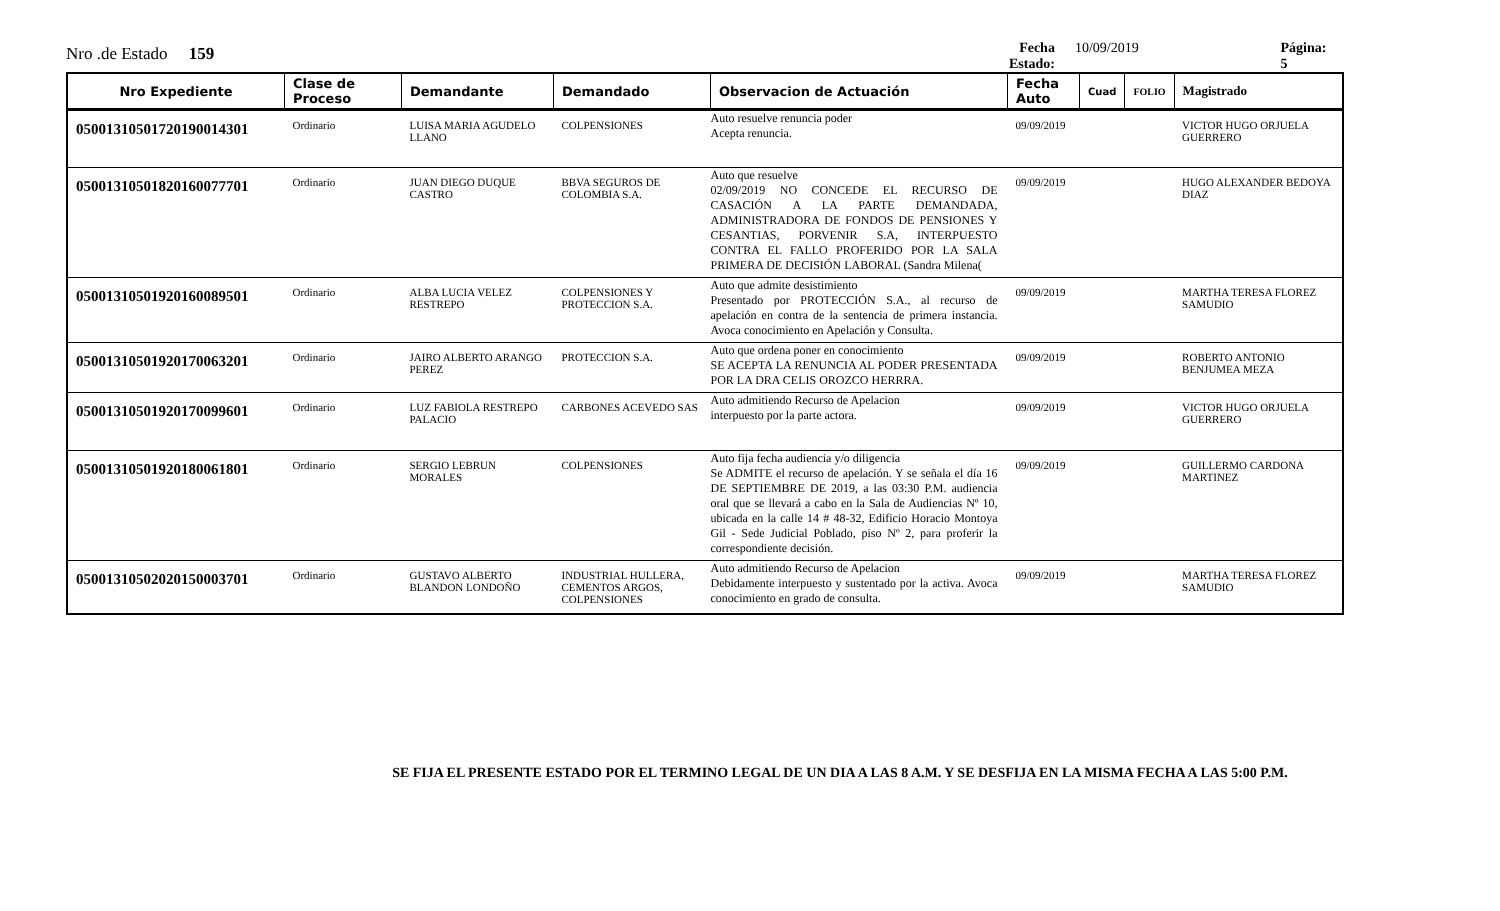Nro .de Estado 159
Fecha
Estado:
10/09/2019 Página: 5
| Nro Expediente | Clase de Proceso | Demandante | Demandado | Observacion de Actuación | Fecha Auto | Cuad | FOLIO | Magistrado |
| --- | --- | --- | --- | --- | --- | --- | --- | --- |
| 05001310501720190014301 | Ordinario | LUISA MARIA AGUDELO LLANO | COLPENSIONES | Auto resuelve renuncia poder Acepta renuncia. | 09/09/2019 | | | VICTOR HUGO ORJUELA GUERRERO |
| 05001310501820160077701 | Ordinario | JUAN DIEGO DUQUE CASTRO | BBVA SEGUROS DE COLOMBIA S.A. | Auto que resuelve 02/09/2019 NO CONCEDE EL RECURSO DE CASACIÓN A LA PARTE DEMANDADA, ADMINISTRADORA DE FONDOS DE PENSIONES Y CESANTIAS, PORVENIR S.A, INTERPUESTO CONTRA EL FALLO PROFERIDO POR LA SALA PRIMERA DE DECISIÓN LABORAL (Sandra Milena( | 09/09/2019 | | | HUGO ALEXANDER BEDOYA DIAZ |
| 05001310501920160089501 | Ordinario | ALBA LUCIA VELEZ RESTREPO | COLPENSIONES Y PROTECCION S.A. | Auto que admite desistimiento Presentado por PROTECCIÓN S.A., al recurso de apelación en contra de la sentencia de primera instancia. Avoca conocimiento en Apelación y Consulta. | 09/09/2019 | | | MARTHA TERESA FLOREZ SAMUDIO |
| 05001310501920170063201 | Ordinario | JAIRO ALBERTO ARANGO PEREZ | PROTECCION S.A. | Auto que ordena poner en conocimiento SE ACEPTA LA RENUNCIA AL PODER PRESENTADA POR LA DRA CELIS OROZCO HERRRA. | 09/09/2019 | | | ROBERTO ANTONIO BENJUMEA MEZA |
| 05001310501920170099601 | Ordinario | LUZ FABIOLA RESTREPO PALACIO | CARBONES ACEVEDO SAS | Auto admitiendo Recurso de Apelacion interpuesto por la parte actora. | 09/09/2019 | | | VICTOR HUGO ORJUELA GUERRERO |
| 05001310501920180061801 | Ordinario | SERGIO LEBRUN MORALES | COLPENSIONES | Auto fija fecha audiencia y/o diligencia Se ADMITE el recurso de apelación. Y se señala el día 16 DE SEPTIEMBRE DE 2019, a las 03:30 P.M. audiencia oral que se llevará a cabo en la Sala de Audiencias Nº 10, ubicada en la calle 14 # 48-32, Edificio Horacio Montoya Gil - Sede Judicial Poblado, piso Nº 2, para proferir la correspondiente decisión. | 09/09/2019 | | | GUILLERMO CARDONA MARTINEZ |
| 05001310502020150003701 | Ordinario | GUSTAVO ALBERTO BLANDON LONDOÑO | INDUSTRIAL HULLERA, CEMENTOS ARGOS, COLPENSIONES | Auto admitiendo Recurso de Apelacion Debidamente interpuesto y sustentado por la activa. Avoca conocimiento en grado de consulta. | 09/09/2019 | | | MARTHA TERESA FLOREZ SAMUDIO |
SE FIJA EL PRESENTE ESTADO POR EL TERMINO LEGAL DE UN DIA A LAS 8 A.M. Y SE DESFIJA EN LA MISMA FECHA A LAS 5:00 P.M.